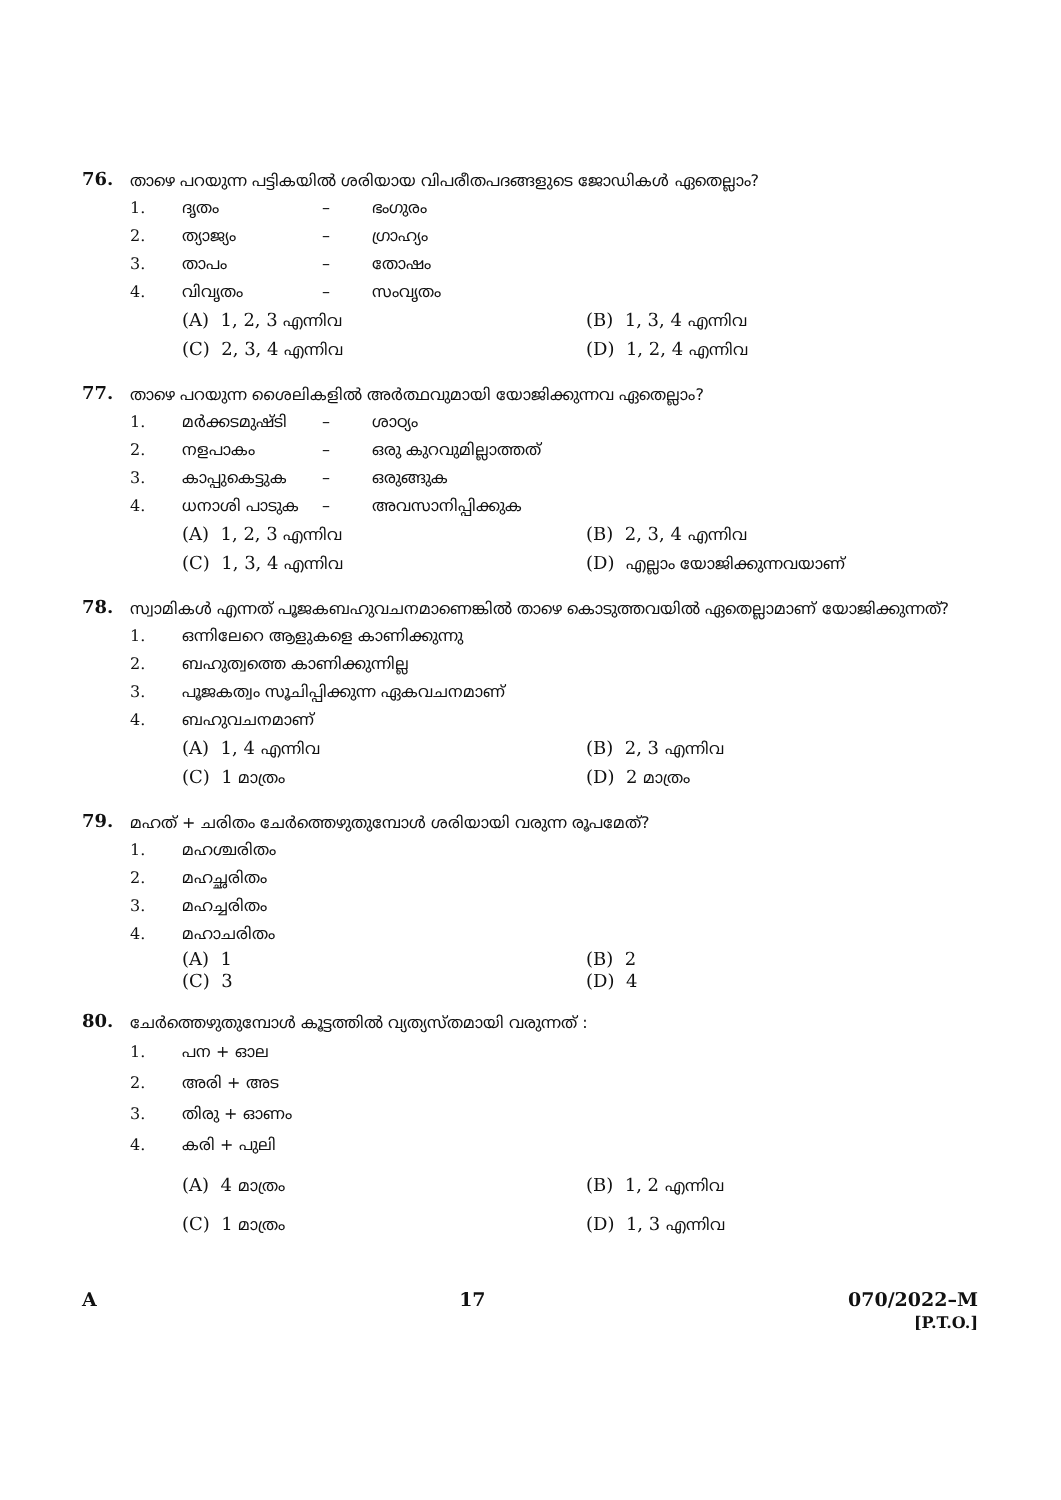76.
താഴെ പറയുന്ന പട്ടികയിൽ ശരിയായ വിപരീതപദങ്ങളുടെ ജോഡികൾ ഏതെല്ലാം?
1. ദൃതം – ഭംഗുരം
2. ത്യാജ്യം – ഗ്രാഹ്യം
3. താപം – തോഷം
4. വിവൃതം – സംവൃതം
(A) 1, 2, 3 എന്നിവ
(B) 1, 3, 4 എന്നിവ
(C) 2, 3, 4 എന്നിവ
(D) 1, 2, 4 എന്നിവ
77.
താഴെ പറയുന്ന ശൈലികളിൽ അർത്ഥവുമായി യോജിക്കുന്നവ ഏതെല്ലാം?
1. മർക്കടമുഷ്ടി – ശാഠ്യം
2. നളപാകം – ഒരു കുറവുമില്ലാത്തത്
3. കാപ്പുകെട്ടുക – ഒരുങ്ങുക
4. ധനാശി പാടുക – അവസാനിപ്പിക്കുക
(A) 1, 2, 3 എന്നിവ
(B) 2, 3, 4 എന്നിവ
(C) 1, 3, 4 എന്നിവ
(D) എല്ലാം യോജിക്കുന്നവയാണ്
78.
സ്വാമികൾ എന്നത് പൂജകബഹുവചനമാണെങ്കിൽ താഴെ കൊടുത്തവയിൽ ഏതെല്ലാമാണ് യോജിക്കുന്നത്?
1. ഒന്നിലേറെ ആളുകളെ കാണിക്കുന്നു
2. ബഹുത്വത്തെ കാണിക്കുന്നില്ല
3. പൂജകത്വം സൂചിപ്പിക്കുന്ന ഏകവചനമാണ്
4. ബഹുവചനമാണ്
(A) 1, 4 എന്നിവ
(B) 2, 3 എന്നിവ
(C) 1 മാത്രം
(D) 2 മാത്രം
79.
മഹത് + ചരിതം ചേർത്തെഴുതുമ്പോൾ ശരിയായി വരുന്ന രൂപമേത്?
1. മഹശ്ചരിതം
2. മഹച്ഛരിതം
3. മഹച്ചരിതം
4. മഹാചരിതം
(A) 1
(B) 2
(C) 3
(D) 4
80.
ചേർത്തെഴുതുമ്പോൾ കൂട്ടത്തിൽ വ്യത്യസ്തമായി വരുന്നത് :
1. പന + ഓല
2. അരി + അട
3. തിരു + ഓണം
4. കരി + പുലി
(A) 4 മാത്രം
(B) 1, 2 എന്നിവ
(C) 1 മാത്രം
(D) 1, 3 എന്നിവ
A 17 070/2022–M
[P.T.O.]